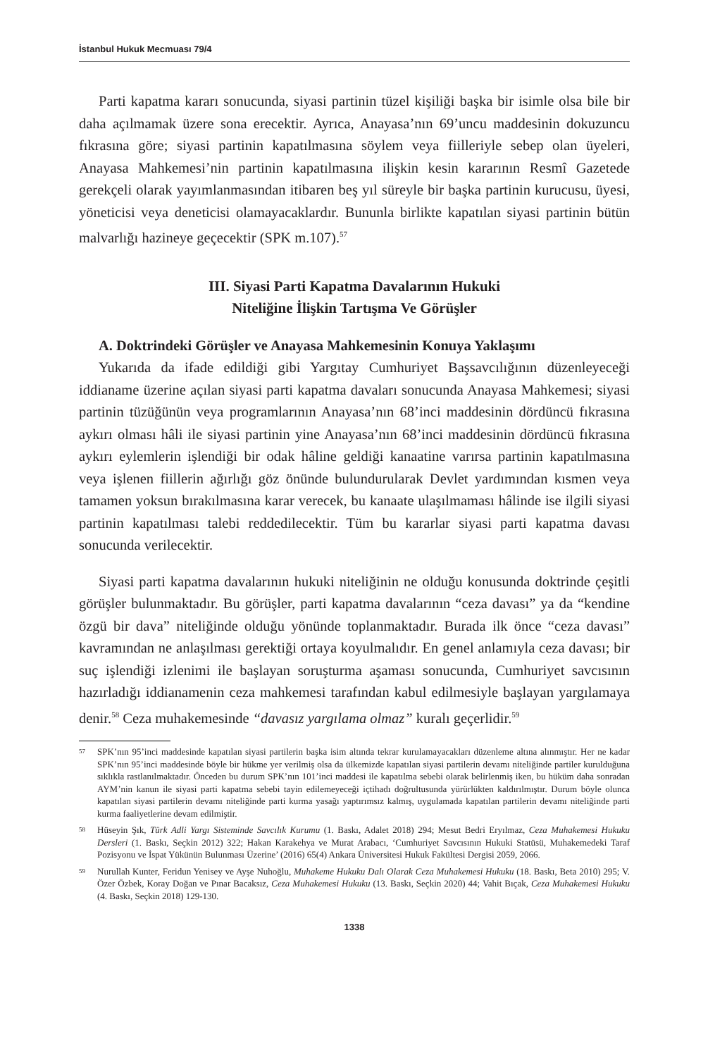İstanbul Hukuk Mecmuası 79/4
Parti kapatma kararı sonucunda, siyasi partinin tüzel kişiliği başka bir isimle olsa bile bir daha açılmamak üzere sona erecektir. Ayrıca, Anayasa’nın 69’uncu maddesinin dokuzuncu fıkrasına göre; siyasi partinin kapatılmasına söylem veya fiilleriyle sebep olan üyeleri, Anayasa Mahkemesi’nin partinin kapatılmasına ilişkin kesin kararının Resmî Gazetede gerekçeli olarak yayımlanmasından itibaren beş yıl süreyle bir başka partinin kurucusu, üyesi, yöneticisi veya deneticisi olamayacaklardır. Bununla birlikte kapatılan siyasi partinin bütün malvarlığı hazineye geçecektir (SPK m.107).<sup>57</sup>
III. Siyasi Parti Kapatma Davalarının Hukuki
Niteliğine İlişkin Tartışma Ve Görüşler
A. Doktrindeki Görüşler ve Anayasa Mahkemesinin Konuya Yaklaşımı
Yukarıda da ifade edildiği gibi Yargıtay Cumhuriyet Başsavcılığının düzenleyeceği iddianame üzerine açılan siyasi parti kapatma davaları sonucunda Anayasa Mahkemesi; siyasi partinin tüzüğünün veya programlarının Anayasa’nın 68’inci maddesinin dördüncü fıkrasına aykırı olması hâli ile siyasi partinin yine Anayasa’nın 68’inci maddesinin dördüncü fıkrasına aykırı eylemlerin işlendiği bir odak hâline geldiği kanaatine varırsa partinin kapatılmasına veya işlenen fiillerin ağırlığı göz önünde bulundurularak Devlet yardımından kısmen veya tamamen yoksun bırakılmasına karar verecek, bu kanaate ulaşılmaması hâlinde ise ilgili siyasi partinin kapatılması talebi reddedilecektir. Tüm bu kararlar siyasi parti kapatma davası sonucunda verilecektir.
Siyasi parti kapatma davalarının hukuki niteliğinin ne olduğu konusunda doktrinde çeşitli görüşler bulunmaktadır. Bu görüşler, parti kapatma davalarının “ceza davası” ya da “kendine özgü bir dava” niteliğinde olduğu yönünde toplanmaktadır. Burada ilk önce “ceza davası” kavramından ne anlaşılması gerektiği ortaya koyulmalıdır. En genel anlamıyla ceza davası; bir suç işlendiği izlenimi ile başlayan soruşturma aşaması sonucunda, Cumhuriyet savcısının hazırladığı iddianamenin ceza mahkemesi tarafından kabul edilmesiyle başlayan yargılamaya denir.<sup>58</sup> Ceza muhakemesinde “davasız yargılama olmaz” kuralı geçerlidir.<sup>59</sup>
57 SPK’nın 95’inci maddesinde kapatılan siyasi partilerin başka isim altında tekrar kurulamayacakları düzenleme altına alınmıştır. Her ne kadar SPK’nın 95’inci maddesinde böyle bir hükme yer verilmiş olsa da ülkemizde kapatılan siyasi partilerin devamı niteliğinde partiler kurulduğuna sıklıkla rastlanılmaktadır. Önceden bu durum SPK’nın 101’inci maddesi ile kapatılma sebebi olarak belirlenmiş iken, bu hüküm daha sonradan AYM’nin kanun ile siyasi parti kapatma sebebi tayin edilemeyeceği içtihadı doğrultusunda yürürlükten kaldırılmıştır. Durum böyle olunca kapatılan siyasi partilerin devamı niteliğinde parti kurma yasağı yaptırımsız kalmış, uygulamada kapatılan partilerin devamı niteliğinde parti kurma faaliyetlerine devam edilmiştir.
58 Hüseyin Şık, Türk Adli Yargı Sisteminde Savcılık Kurumu (1. Baskı, Adalet 2018) 294; Mesut Bedri Eryılmaz, Ceza Muhakemesi Hukuku Dersleri (1. Baskı, Seçkin 2012) 322; Hakan Karakehya ve Murat Arabacı, ‘Cumhuriyet Savcısının Hukuki Statüsü, Muhakemedeki Taraf Pozisyonu ve İspat Yükünün Bulunması Üzerine’ (2016) 65(4) Ankara Üniversitesi Hukuk Fakültesi Dergisi 2059, 2066.
59 Nurullah Kunter, Feridun Yenisey ve Ayşe Nuhoğlu, Muhakeme Hukuku Dalı Olarak Ceza Muhakemesi Hukuku (18. Baskı, Beta 2010) 295; V. Özer Özbek, Koray Doğan ve Pınar Bacaksız, Ceza Muhakemesi Hukuku (13. Baskı, Seçkin 2020) 44; Vahit Bıçak, Ceza Muhakemesi Hukuku (4. Baskı, Seçkin 2018) 129-130.
1338